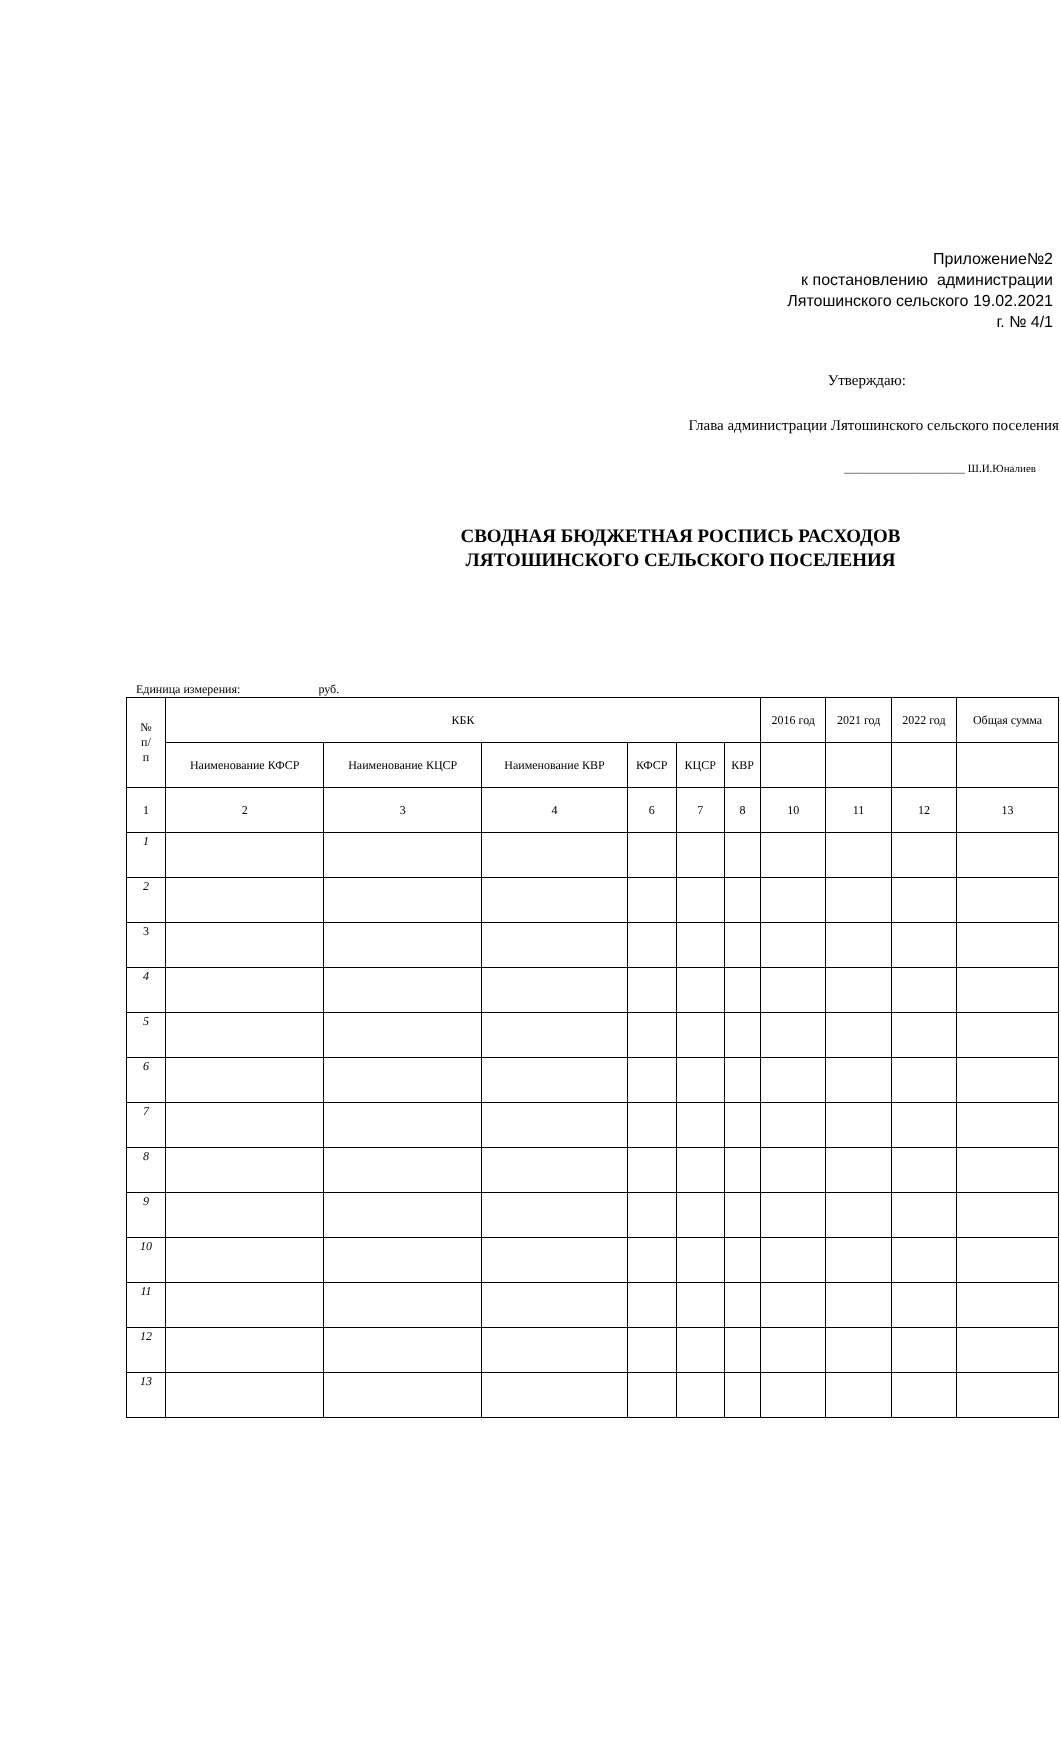Приложение№2
к постановлению администрации
Лятошинского сельского 19.02.2021
г. № 4/1
Утверждаю:
Глава администрации Лятошинского сельского поселения
______________________ Ш.И.Юналиев
СВОДНАЯ БЮДЖЕТНАЯ РОСПИСЬ РАСХОДОВ
ЛЯТОШИНСКОГО СЕЛЬСКОГО ПОСЕЛЕНИЯ
Единица измерения: руб.
| № п/ п | КБК | | | | | | 2016 год | 2021 год | 2022 год | Общая сумма |
| --- | --- | --- | --- | --- | --- | --- | --- | --- | --- | --- |
| | Наименование КФСР | Наименование КЦСР | Наименование КВР | КФСР | КЦСР | КВР | | | | |
| 1 | 2 | 3 | 4 | 6 | 7 | 8 | 10 | 11 | 12 | 13 |
| 1 | | | | | | | | | | |
| 2 | | | | | | | | | | |
| 3 | | | | | | | | | | |
| 4 | | | | | | | | | | |
| 5 | | | | | | | | | | |
| 6 | | | | | | | | | | |
| 7 | | | | | | | | | | |
| 8 | | | | | | | | | | |
| 9 | | | | | | | | | | |
| 10 | | | | | | | | | | |
| 11 | | | | | | | | | | |
| 12 | | | | | | | | | | |
| 13 | | | | | | | | | | |